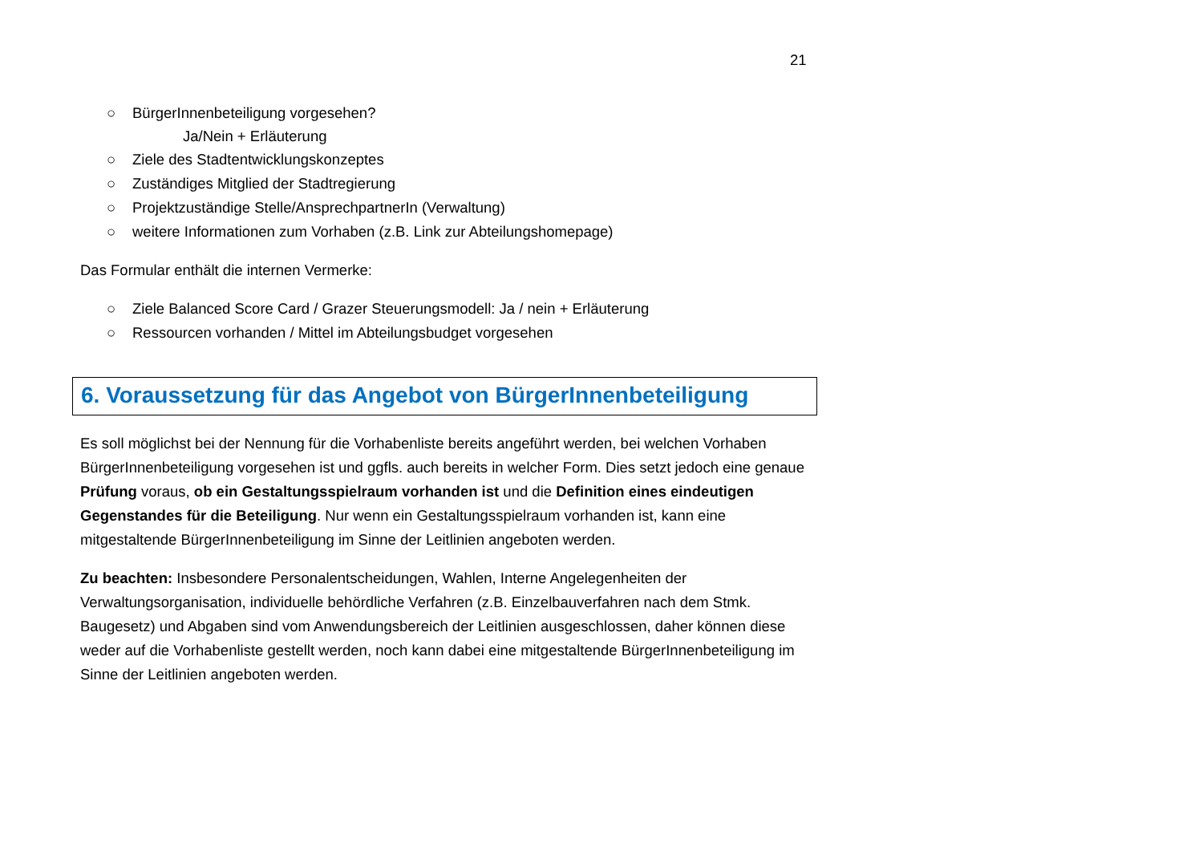21
○ BürgerInnenbeteiligung vorgesehen?
Ja/Nein + Erläuterung
○ Ziele des Stadtentwicklungskonzeptes
○ Zuständiges Mitglied der Stadtregierung
○ Projektzuständige Stelle/AnsprechpartnerIn (Verwaltung)
○ weitere Informationen zum Vorhaben (z.B. Link zur Abteilungshomepage)
Das Formular enthält die internen Vermerke:
○ Ziele Balanced Score Card / Grazer Steuerungsmodell: Ja / nein + Erläuterung
○ Ressourcen vorhanden / Mittel im Abteilungsbudget vorgesehen
6. Voraussetzung für das Angebot von BürgerInnenbeteiligung
Es soll möglichst bei der Nennung für die Vorhabenliste bereits angeführt werden, bei welchen Vorhaben BürgerInnenbeteiligung vorgesehen ist und ggfls. auch bereits in welcher Form. Dies setzt jedoch eine genaue Prüfung voraus, ob ein Gestaltungsspielraum vorhanden ist und die Definition eines eindeutigen Gegenstandes für die Beteiligung. Nur wenn ein Gestaltungsspielraum vorhanden ist, kann eine mitgestaltende BürgerInnenbeteiligung im Sinne der Leitlinien angeboten werden.
Zu beachten: Insbesondere Personalentscheidungen, Wahlen, Interne Angelegenheiten der Verwaltungsorganisation, individuelle behördliche Verfahren (z.B. Einzelbauverfahren nach dem Stmk. Baugesetz) und Abgaben sind vom Anwendungsbereich der Leitlinien ausgeschlossen, daher können diese weder auf die Vorhabenliste gestellt werden, noch kann dabei eine mitgestaltende BürgerInnenbeteiligung im Sinne der Leitlinien angeboten werden.